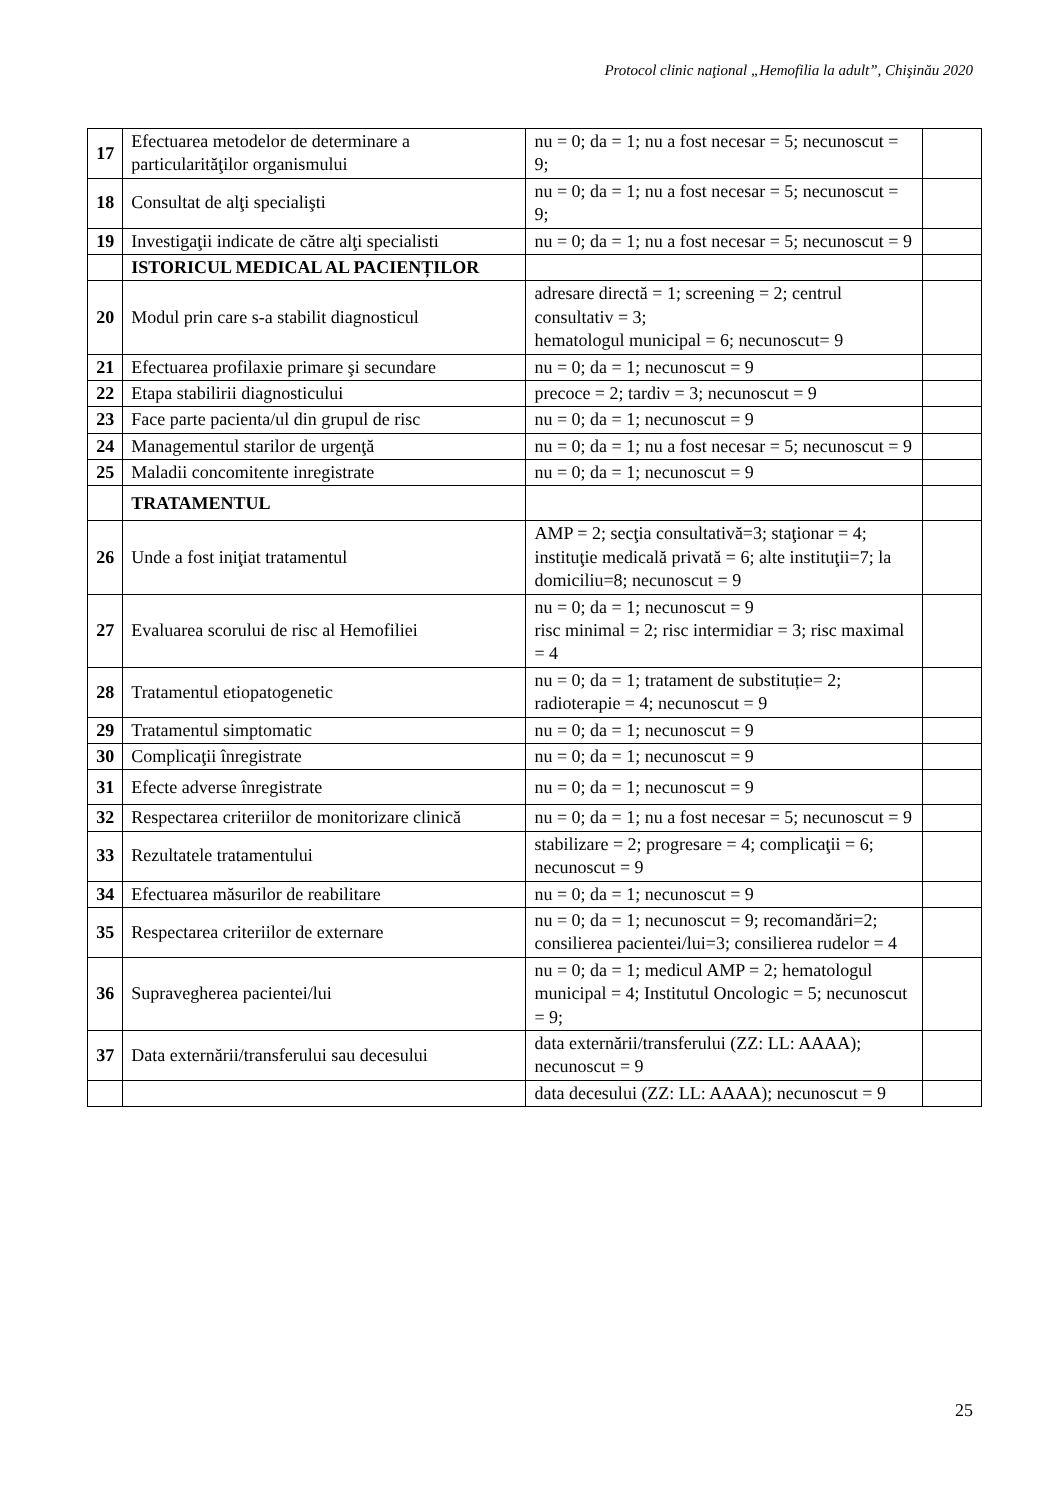Protocol clinic naţional „Hemofilia la adult”, Chişinău 2020
| 17 | Efectuarea metodelor de determinare a particularităţilor organismului | nu = 0; da = 1; nu a fost necesar = 5; necunoscut = 9; | |
| 18 | Consultat de alţi specialişti | nu = 0; da = 1; nu a fost necesar = 5; necunoscut = 9; | |
| 19 | Investigaţii indicate de către alţi specialisti | nu = 0; da = 1; nu a fost necesar = 5; necunoscut = 9 | |
| | ISTORICUL MEDICAL AL PACIENȚILOR | | |
| 20 | Modul prin care s-a stabilit diagnosticul | adresare directă = 1; screening = 2; centrul consultativ = 3; hematologul municipal = 6; necunoscut= 9 | |
| 21 | Efectuarea profilaxie primare şi secundare | nu = 0; da = 1; necunoscut = 9 | |
| 22 | Etapa stabilirii diagnosticului | precoce = 2; tardiv = 3; necunoscut = 9 | |
| 23 | Face parte pacienta/ul din grupul de risc | nu = 0; da = 1; necunoscut = 9 | |
| 24 | Managementul starilor de urgenţă | nu = 0; da = 1; nu a fost necesar = 5; necunoscut = 9 | |
| 25 | Maladii concomitente inregistrate | nu = 0; da = 1; necunoscut = 9 | |
| | TRATAMENTUL | | |
| 26 | Unde a fost iniţiat tratamentul | AMP = 2; secţia consultativă=3; staţionar = 4; instituţie medicală privată = 6; alte instituţii=7; la domiciliu=8; necunoscut = 9 | |
| 27 | Evaluarea scorului de risc al Hemofiliei | nu = 0; da = 1; necunoscut = 9 risc minimal = 2; risc intermidiar = 3; risc maximal = 4 | |
| 28 | Tratamentul etiopatogenetic | nu = 0; da = 1; tratament de substituție= 2; radioterapie = 4; necunoscut = 9 | |
| 29 | Tratamentul simptomatic | nu = 0; da = 1; necunoscut = 9 | |
| 30 | Complicaţii înregistrate | nu = 0; da = 1; necunoscut = 9 | |
| 31 | Efecte adverse înregistrate | nu = 0; da = 1; necunoscut = 9 | |
| 32 | Respectarea criteriilor de monitorizare clinică | nu = 0; da = 1; nu a fost necesar = 5; necunoscut = 9 | |
| 33 | Rezultatele tratamentului | stabilizare = 2; progresare = 4; complicaţii = 6; necunoscut = 9 | |
| 34 | Efectuarea măsurilor de reabilitare | nu = 0; da = 1; necunoscut = 9 | |
| 35 | Respectarea criteriilor de externare | nu = 0; da = 1; necunoscut = 9; recomandări=2; consilierea pacientei/lui=3; consilierea rudelor = 4 | |
| 36 | Supravegherea pacientei/lui | nu = 0; da = 1; medicul AMP = 2; hematologul municipal = 4; Institutul Oncologic = 5; necunoscut = 9; | |
| 37 | Data externării/transferului sau decesului | data externării/transferului (ZZ: LL: AAAA); necunoscut = 9 | |
| | | data decesului (ZZ: LL: AAAA); necunoscut = 9 | |
25